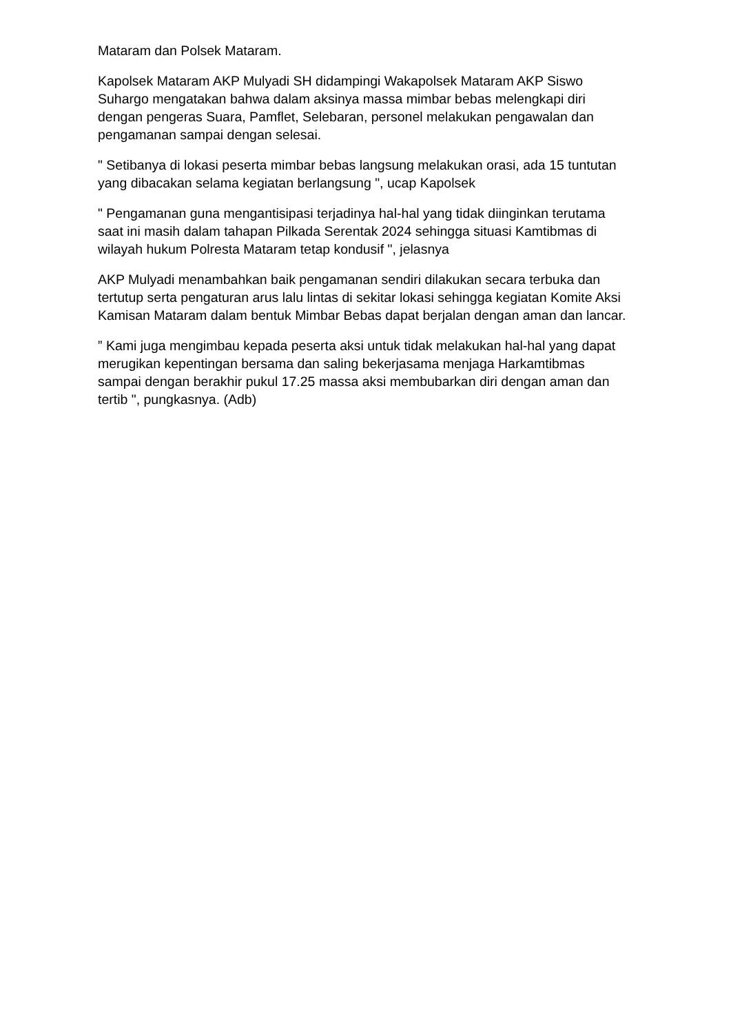Mataram dan Polsek Mataram.
Kapolsek Mataram AKP Mulyadi SH didampingi Wakapolsek Mataram AKP Siswo Suhargo mengatakan bahwa dalam aksinya massa mimbar bebas melengkapi diri dengan pengeras Suara, Pamflet, Selebaran, personel melakukan pengawalan dan pengamanan sampai dengan selesai.
" Setibanya di lokasi peserta mimbar bebas langsung melakukan orasi, ada 15 tuntutan yang dibacakan selama kegiatan berlangsung ", ucap Kapolsek
" Pengamanan guna mengantisipasi terjadinya hal-hal yang tidak diinginkan terutama saat ini masih dalam tahapan Pilkada Serentak 2024 sehingga situasi Kamtibmas di wilayah hukum Polresta Mataram tetap kondusif ", jelasnya
AKP Mulyadi menambahkan baik pengamanan sendiri dilakukan secara terbuka dan tertutup serta pengaturan arus lalu lintas di sekitar lokasi sehingga kegiatan Komite Aksi Kamisan Mataram dalam bentuk Mimbar Bebas dapat berjalan dengan aman dan lancar.
” Kami juga mengimbau kepada peserta aksi untuk tidak melakukan hal-hal yang dapat merugikan kepentingan bersama dan saling bekerjasama menjaga Harkamtibmas sampai dengan berakhir pukul 17.25 massa aksi membubarkan diri dengan aman dan tertib ", pungkasnya. (Adb)